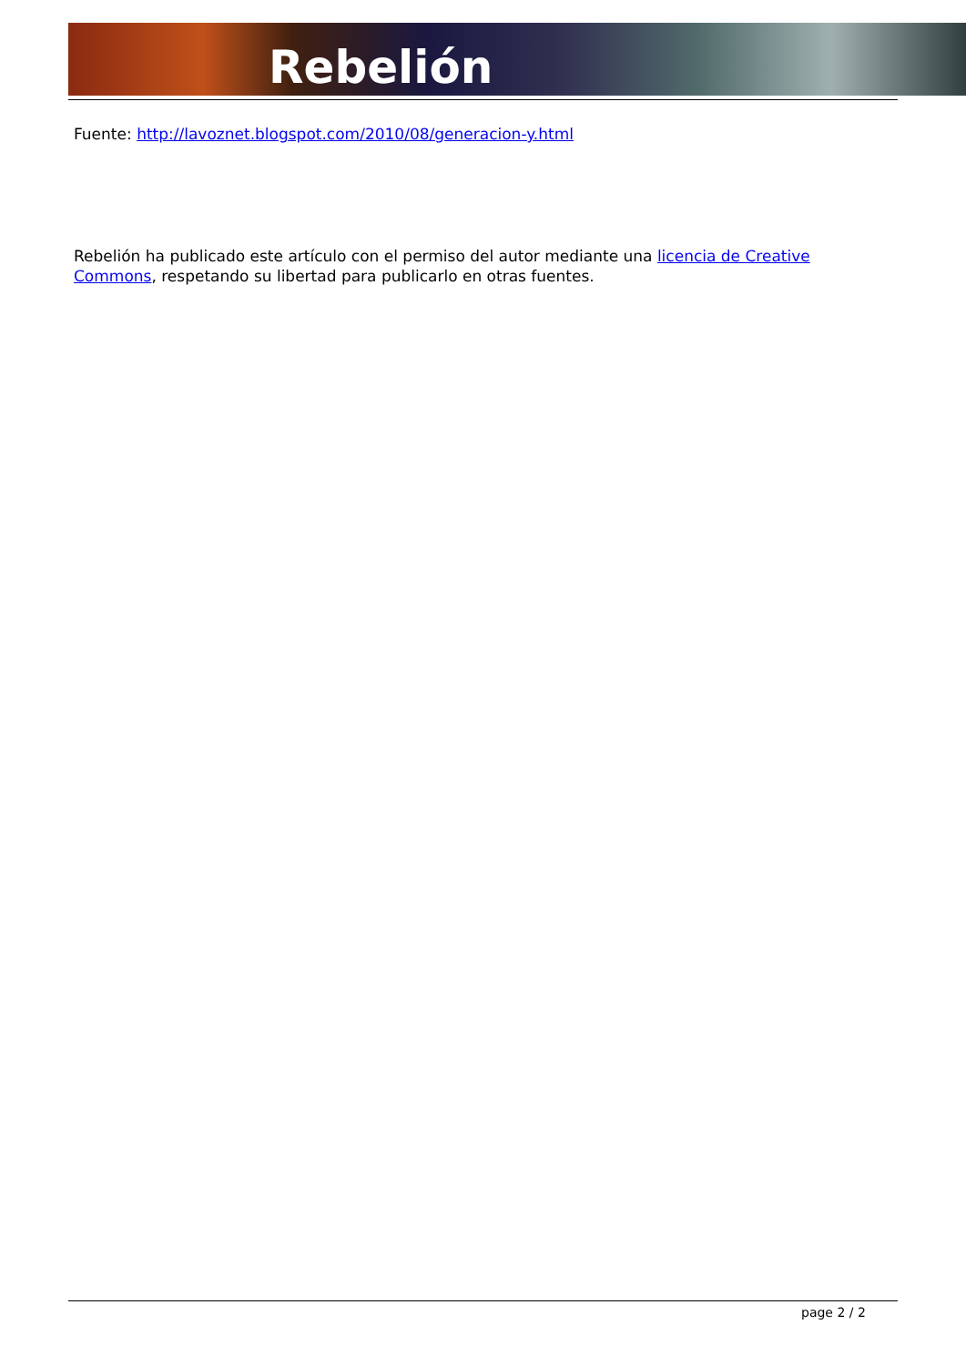Rebelión
Fuente: http://lavoznet.blogspot.com/2010/08/generacion-y.html
Rebelión ha publicado este artículo con el permiso del autor mediante una licencia de Creative Commons, respetando su libertad para publicarlo en otras fuentes.
page 2 / 2